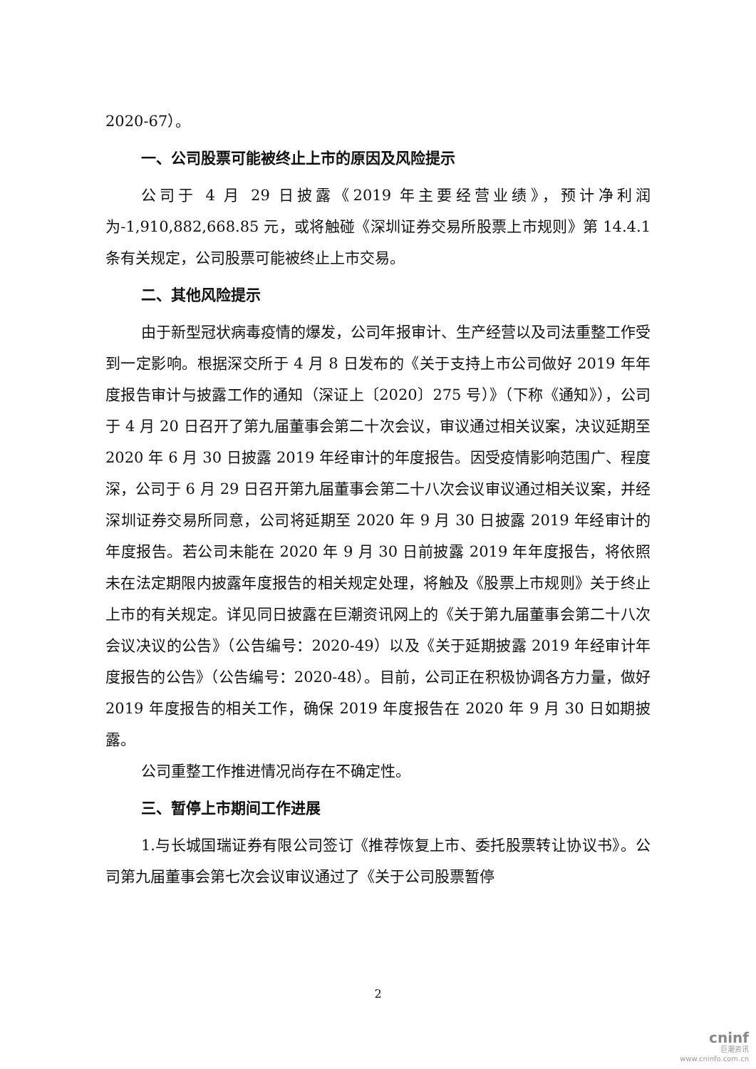2020-67）。
一、公司股票可能被终止上市的原因及风险提示
公司于 4 月 29 日披露《2019 年主要经营业绩》，预计净利润为-1,910,882,668.85 元，或将触碰《深圳证券交易所股票上市规则》第 14.4.1 条有关规定，公司股票可能被终止上市交易。
二、其他风险提示
由于新型冠状病毒疫情的爆发，公司年报审计、生产经营以及司法重整工作受到一定影响。根据深交所于 4 月 8 日发布的《关于支持上市公司做好 2019 年年度报告审计与披露工作的通知（深证上〔2020〕275 号）》（下称《通知》），公司于 4 月 20 日召开了第九届董事会第二十次会议，审议通过相关议案，决议延期至 2020 年 6 月 30 日披露 2019 年经审计的年度报告。因受疫情影响范围广、程度深，公司于 6 月 29 日召开第九届董事会第二十八次会议审议通过相关议案，并经深圳证券交易所同意，公司将延期至 2020 年 9 月 30 日披露 2019 年经审计的年度报告。若公司未能在 2020 年 9 月 30 日前披露 2019 年年度报告，将依照未在法定期限内披露年度报告的相关规定处理，将触及《股票上市规则》关于终止上市的有关规定。详见同日披露在巨潮资讯网上的《关于第九届董事会第二十八次会议决议的公告》（公告编号：2020-49）以及《关于延期披露 2019 年经审计年度报告的公告》（公告编号：2020-48）。目前，公司正在积极协调各方力量，做好 2019 年度报告的相关工作，确保 2019 年度报告在 2020 年 9 月 30 日如期披露。
公司重整工作推进情况尚存在不确定性。
三、暂停上市期间工作进展
1.与长城国瑞证券有限公司签订《推荐恢复上市、委托股票转让协议书》。公司第九届董事会第七次会议审议通过了《关于公司股票暂停
2
cninf
巨潮资讯
www.cninfo.com.cn